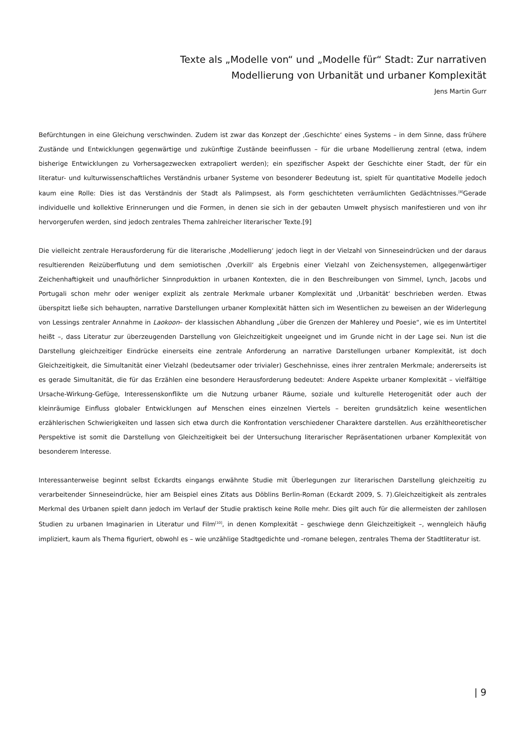Texte als „Modelle von“ und „Modelle für“ Stadt: Zur narrativen
Modellierung von Urbanität und urbaner Komplexität
Jens Martin Gurr
Befürchtungen in eine Gleichung verschwinden. Zudem ist zwar das Konzept der ‚Geschichte‘ eines Systems – in dem Sinne, dass frühere Zustände und Entwicklungen gegenwärtige und zukünftige Zustände beeinflussen – für die urbane Modellierung zentral (etwa, indem bisherige Entwicklungen zu Vorhersagezwecken extrapoliert werden); ein spezifischer Aspekt der Geschichte einer Stadt, der für ein literatur- und kulturwissenschaftliches Verständnis urbaner Systeme von besonderer Bedeutung ist, spielt für quantitative Modelle jedoch kaum eine Rolle: Dies ist das Verständnis der Stadt als Palimpsest, als Form geschichteten verräumlichten Gedächtnisses.<sup>[8]</sup>Gerade individuelle und kollektive Erinnerungen und die Formen, in denen sie sich in der gebauten Umwelt physisch manifestieren und von ihr hervorgerufen werden, sind jedoch zentrales Thema zahlreicher literarischer Texte.[9]
Die vielleicht zentrale Herausforderung für die literarische ‚Modellierung‘ jedoch liegt in der Vielzahl von Sinneseindrücken und der daraus resultierenden Reizüberflutung und dem semiotischen ‚Overkill‘ als Ergebnis einer Vielzahl von Zeichensystemen, allgegenwärtiger Zeichenhaftigkeit und unaufhörlicher Sinnproduktion in urbanen Kontexten, die in den Beschreibungen von Simmel, Lynch, Jacobs und Portugali schon mehr oder weniger explizit als zentrale Merkmale urbaner Komplexität und ‚Urbanität‘ beschrieben werden. Etwas überspitzt ließe sich behaupten, narrative Darstellungen urbaner Komplexität hätten sich im Wesentlichen zu beweisen an der Widerlegung von Lessings zentraler Annahme in Laokoon– der klassischen Abhandlung „über die Grenzen der Mahlerey und Poesie“, wie es im Untertitel heißt –, dass Literatur zur überzeugenden Darstellung von Gleichzeitigkeit ungeeignet und im Grunde nicht in der Lage sei. Nun ist die Darstellung gleichzeitiger Eindrücke einerseits eine zentrale Anforderung an narrative Darstellungen urbaner Komplexität, ist doch Gleichzeitigkeit, die Simultanität einer Vielzahl (bedeutsamer oder trivialer) Geschehnisse, eines ihrer zentralen Merkmale; andererseits ist es gerade Simultanität, die für das Erzählen eine besondere Herausforderung bedeutet: Andere Aspekte urbaner Komplexität – vielfältige Ursache-Wirkung-Gefüge, Interessenskonflikte um die Nutzung urbaner Räume, soziale und kulturelle Heterogenität oder auch der kleinräumige Einfluss globaler Entwicklungen auf Menschen eines einzelnen Viertels – bereiten grundsätzlich keine wesentlichen erzählerischen Schwierigkeiten und lassen sich etwa durch die Konfrontation verschiedener Charaktere darstellen. Aus erzähltheoretischer Perspektive ist somit die Darstellung von Gleichzeitigkeit bei der Untersuchung literarischer Repräsentationen urbaner Komplexität von besonderem Interesse.
Interessanterweise beginnt selbst Eckardts eingangs erwähnte Studie mit Überlegungen zur literarischen Darstellung gleichzeitig zu verarbeitender Sinneseindrücke, hier am Beispiel eines Zitats aus Döblins Berlin-Roman (Eckardt 2009, S. 7).Gleichzeitigkeit als zentrales Merkmal des Urbanen spielt dann jedoch im Verlauf der Studie praktisch keine Rolle mehr. Dies gilt auch für die allermeisten der zahllosen Studien zu urbanen Imaginarien in Literatur und Film<sup>[10]</sup>, in denen Komplexität – geschwiege denn Gleichzeitigkeit –, wenngleich häufig impliziert, kaum als Thema figuriert, obwohl es – wie unzählige Stadtgedichte und -romane belegen, zentrales Thema der Stadtliteratur ist.
| 9